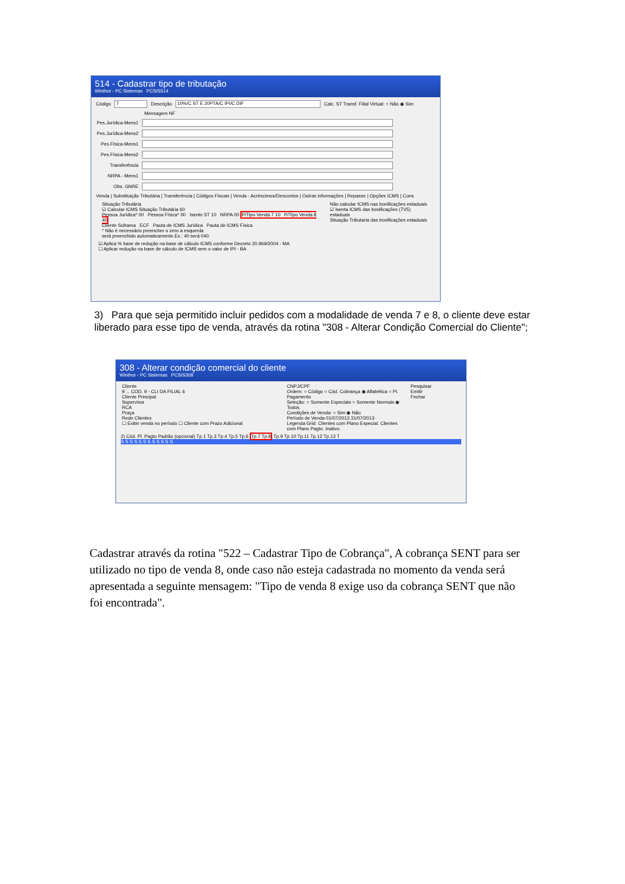514 - Cadastrar tipo de tributação
Winthor - PC Sistemas PCSIS514
Código 7 Descrição 10%/C ST E 20PTA/C IPI/C DIF Calc. ST Transf. Filial Virtual: ○ Não ◉ Sim
Mensagem NF
Pes.Jurídica-Mens1
Pes.Jurídica-Mens2
Pes.Física-Mens1
Pes.Física-Mens2
Transferência
NRPA - Mens1
Obs. GNRE
Venda | Substituição Tributária | Transferência | Códigos Fiscais | Venda - Acréscimos/Descontos | Outras informações | Repasse | Opções ICMS | Cons
Situação Tributária
☑ Calcular ICMS Situação Tributária 60
Pessoa Jurídica* 00 Pessoa Física* 00 Isento ST 10 NRPA 00 P/Tipo Venda 7 10 P/Tipo Venda 8 40
Cliente Suframa ECF Pauta de ICMS Jurídica Pauta de ICMS Física
* Não é necessário preencher o zero a esquerda
será preenchido automaticamente.Ex.: 40 será 040.
Não calcular ICMS nas bonificações estaduais
☑ Isenta ICMS das bonificações (TV5) estaduais
Situação Tributaria das bonificações estaduais
☑ Aplica % base de redução na base de cálculo ICMS conforme Decreto 20.969/2004 - MA
☐ Aplicar redução na base de cálculo de ICMS sem o valor de IPI - BA
3) Para que seja permitido incluir pedidos com a modalidade de venda 7 e 8, o cliente deve estar liberado para esse tipo de venda, através da rotina "308 - Alterar Condição Comercial do Cliente";
308 - Alterar condição comercial do cliente
Winthor - PC Sistemas PCSIS308
Cliente
9 ... COD. 9 - CLI DA FILIAL 6
Cliente Principal
Supervisor
RCA
Praça
Rede Clientes
☐ Exibir venda no período ☐ Cliente com Prazo Adicional
CNPJ/CPF
Ordem: ○ Código ○ Cód. Cobrança ◉ Alfabética ○ Pl. Pagamento
Seleção: ○ Somente Especiais ○ Somente Normais ◉ Todos
Condições de Venda: ○ Sim ◉ Não
Período de Venda 01/07/2013 31/07/2013
Legenda Grid: Clientes com Plano Especial. Clientes com Plano Pagto. Inativo.
Pesquisar
Emitir
Fechar
2) Cód. Pl. Pagto Padrão (opcional) Tp.1 Tp.3 Tp.4 Tp.5 Tp.6 Tp.7 Tp.8 Tp.9 Tp.10 Tp.11 Tp.12 Tp.13 T
S S S S S S S S S S S S
Cadastrar através da rotina "522 – Cadastrar Tipo de Cobrança", A cobrança SENT para ser utilizado no tipo de venda 8, onde caso não esteja cadastrada no momento da venda será apresentada a seguinte mensagem: "Tipo de venda 8 exige uso da cobrança SENT que não foi encontrada".